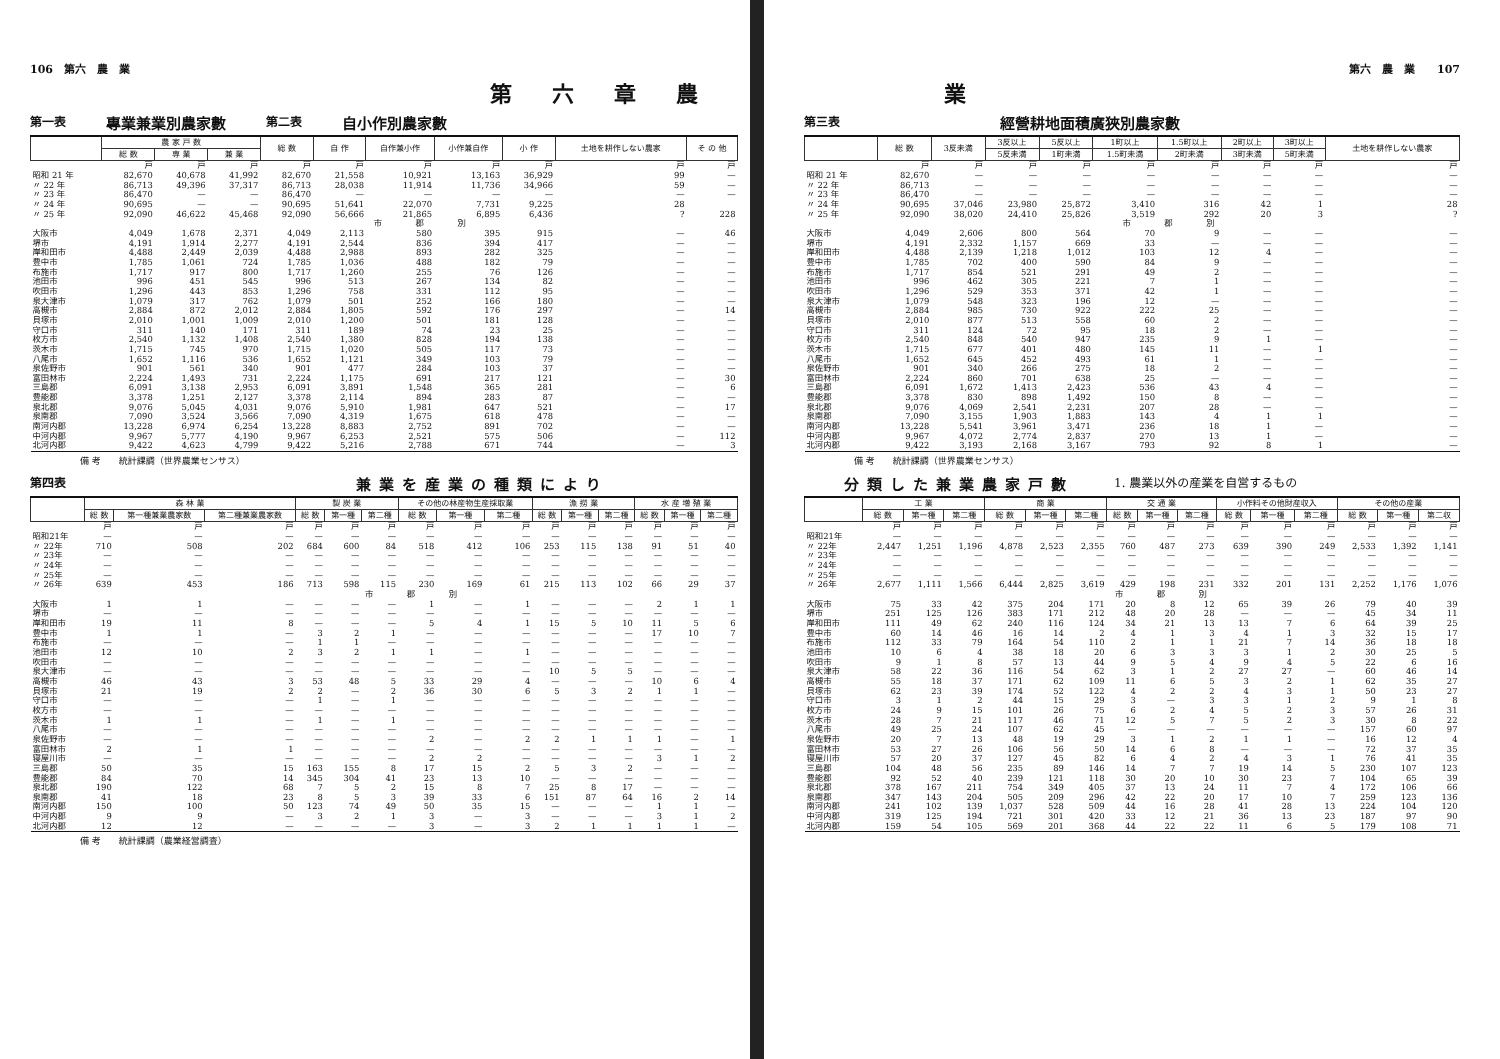106　第六　農　業
第六章農
第一表 專業兼業別農家數 第二表 自小作別農家數
| | 農 家 戸 数 | | | 総 数 | 自 作 | 自作兼小作 | 小作兼自作 | 小 作 | 土地を耕作しない農家 | そ の 他 |
| --- | --- | --- | --- | --- | --- | --- | --- | --- | --- | --- |
| | 総 数 | 専 業 | 兼 業 | | | | | | | |
| | 戸 | 戸 | 戸 | 戸 | 戸 | 戸 | 戸 | 戸 | 戸 | 戸 |
| 昭和 21 年 | 82,670 | 40,678 | 41,992 | 82,670 | 21,558 | 10,921 | 13,163 | 36,929 | 99 | — |
| 〃 22 年 | 86,713 | 49,396 | 37,317 | 86,713 | 28,038 | 11,914 | 11,736 | 34,966 | 59 | — |
| 〃 23 年 | 86,470 | — | — | 86,470 | — | — | — | — | — | — |
| 〃 24 年 | 90,695 | — | — | 90,695 | 51,641 | 22,070 | 7,731 | 9,225 | 28 | |
| 〃 25 年 | 92,090 | 46,622 | 45,468 | 92,090 | 56,666 | 21,865 | 6,895 | 6,436 | ? | 228 |
| | 市 郡 別 | | | | | | | | | |
| 大阪市 | 4,049 | 1,678 | 2,371 | 4,049 | 2,113 | 580 | 395 | 915 | — | 46 |
| 堺市 | 4,191 | 1,914 | 2,277 | 4,191 | 2,544 | 836 | 394 | 417 | — | — |
| 岸和田市 | 4,488 | 2,449 | 2,039 | 4,488 | 2,988 | 893 | 282 | 325 | — | — |
| 豊中市 | 1,785 | 1,061 | 724 | 1,785 | 1,036 | 488 | 182 | 79 | — | — |
| 布施市 | 1,717 | 917 | 800 | 1,717 | 1,260 | 255 | 76 | 126 | — | — |
| 池田市 | 996 | 451 | 545 | 996 | 513 | 267 | 134 | 82 | — | — |
| 吹田市 | 1,296 | 443 | 853 | 1,296 | 758 | 331 | 112 | 95 | — | — |
| 泉大津市 | 1,079 | 317 | 762 | 1,079 | 501 | 252 | 166 | 180 | — | — |
| 高槻市 | 2,884 | 872 | 2,012 | 2,884 | 1,805 | 592 | 176 | 297 | — | 14 |
| 貝塚市 | 2,010 | 1,001 | 1,009 | 2,010 | 1,200 | 501 | 181 | 128 | — | — |
| 守口市 | 311 | 140 | 171 | 311 | 189 | 74 | 23 | 25 | — | — |
| 枚方市 | 2,540 | 1,132 | 1,408 | 2,540 | 1,380 | 828 | 194 | 138 | — | — |
| 茨木市 | 1,715 | 745 | 970 | 1,715 | 1,020 | 505 | 117 | 73 | — | — |
| 八尾市 | 1,652 | 1,116 | 536 | 1,652 | 1,121 | 349 | 103 | 79 | — | — |
| 泉佐野市 | 901 | 561 | 340 | 901 | 477 | 284 | 103 | 37 | — | — |
| 富田林市 | 2,224 | 1,493 | 731 | 2,224 | 1,175 | 691 | 217 | 121 | — | 30 |
| 三島郡 | 6,091 | 3,138 | 2,953 | 6,091 | 3,891 | 1,548 | 365 | 281 | — | 6 |
| 豊能郡 | 3,378 | 1,251 | 2,127 | 3,378 | 2,114 | 894 | 283 | 87 | — | — |
| 泉北郡 | 9,076 | 5,045 | 4,031 | 9,076 | 5,910 | 1,981 | 647 | 521 | — | 17 |
| 泉南郡 | 7,090 | 3,524 | 3,566 | 7,090 | 4,319 | 1,675 | 618 | 478 | — | — |
| 南河内郡 | 13,228 | 6,974 | 6,254 | 13,228 | 8,883 | 2,752 | 891 | 702 | — | — |
| 中河内郡 | 9,967 | 5,777 | 4,190 | 9,967 | 6,253 | 2,521 | 575 | 506 | — | 112 |
| 北河内郡 | 9,422 | 4,623 | 4,799 | 9,422 | 5,216 | 2,788 | 671 | 744 | — | 3 |
備 考　　統計課調（世界農業センサス）
第四表 兼業を産業の種類により
| | 森 林 業 | | | 製 炭 業 | | | その他の林産物生産採取業 | | | 漁 撈 業 | | | 水 産 増 殖 業 | | |
| --- | --- | --- | --- | --- | --- | --- | --- | --- | --- | --- | --- | --- | --- | --- | --- |
| | 総 数 | 第一種兼業農家数 | 第二種兼業農家数 | 総 数 | 第一種 | 第二種 | 総 数 | 第一種 | 第二種 | 総 数 | 第一種 | 第二種 | 総 数 | 第一種 | 第二種 |
| | 戸 | 戸 | 戸 | 戸 | 戸 | 戸 | 戸 | 戸 | 戸 | 戸 | 戸 | 戸 | 戸 | 戸 | 戸 |
| 昭和21年 | — | — | — | — | — | — | — | — | — | — | — | — | — | — | — |
| 〃 22年 | 710 | 508 | 202 | 684 | 600 | 84 | 518 | 412 | 106 | 253 | 115 | 138 | 91 | 51 | 40 |
| 〃 23年 | — | — | — | — | — | — | — | — | — | — | — | — | — | — | — |
| 〃 24年 | — | — | — | — | — | — | — | — | — | — | — | — | — | — | — |
| 〃 25年 | — | — | — | — | — | — | — | — | — | — | — | — | — | — | — |
| 〃 26年 | 639 | 453 | 186 | 713 | 598 | 115 | 230 | 169 | 61 | 215 | 113 | 102 | 66 | 29 | 37 |
| | 市 郡 別 | | | | | | | | | | | | | | |
| 大阪市 | 1 | 1 | — | — | — | — | 1 | — | 1 | — | — | — | 2 | 1 | 1 |
| 堺市 | — | — | — | — | — | — | — | — | — | — | — | — | — | — | — |
| 岸和田市 | 19 | 11 | 8 | — | — | — | 5 | 4 | 1 | 15 | 5 | 10 | 11 | 5 | 6 |
| 豊中市 | 1 | 1 | — | 3 | 2 | 1 | — | — | — | — | — | — | 17 | 10 | 7 |
| 布施市 | — | — | — | 1 | 1 | — | — | — | — | — | — | — | — | — | — |
| 池田市 | 12 | 10 | 2 | 3 | 2 | 1 | 1 | — | 1 | — | — | — | — | — | — |
| 吹田市 | — | — | — | — | — | — | — | — | — | — | — | — | — | — | — |
| 泉大津市 | — | — | — | — | — | — | — | — | — | 10 | 5 | 5 | — | — | — |
| 高槻市 | 46 | 43 | 3 | 53 | 48 | 5 | 33 | 29 | 4 | — | — | — | 10 | 6 | 4 |
| 貝塚市 | 21 | 19 | 2 | 2 | — | 2 | 36 | 30 | 6 | 5 | 3 | 2 | 1 | 1 | — |
| 守口市 | — | — | — | 1 | — | 1 | — | — | — | — | — | — | — | — | — |
| 枚方市 | — | — | — | — | — | — | — | — | — | — | — | — | — | — | — |
| 茨木市 | 1 | 1 | — | 1 | — | 1 | — | — | — | — | — | — | — | — | — |
| 八尾市 | — | — | — | — | — | — | — | — | — | — | — | — | — | — | — |
| 泉佐野市 | — | — | — | — | — | — | 2 | — | 2 | 2 | 1 | 1 | 1 | — | 1 |
| 富田林市 | 2 | 1 | 1 | — | — | — | — | — | — | — | — | — | — | — | — |
| 寝屋川市 | — | — | — | — | — | — | 2 | 2 | — | — | — | — | 3 | 1 | 2 |
| 三島郡 | 50 | 35 | 15 | 163 | 155 | 8 | 17 | 15 | 2 | 5 | 3 | 2 | — | — | — |
| 豊能郡 | 84 | 70 | 14 | 345 | 304 | 41 | 23 | 13 | 10 | — | — | — | — | — | — |
| 泉北郡 | 190 | 122 | 68 | 7 | 5 | 2 | 15 | 8 | 7 | 25 | 8 | 17 | — | — | — |
| 泉南郡 | 41 | 18 | 23 | 8 | 5 | 3 | 39 | 33 | 6 | 151 | 87 | 64 | 16 | 2 | 14 |
| 南河内郡 | 150 | 100 | 50 | 123 | 74 | 49 | 50 | 35 | 15 | — | — | — | 1 | 1 | — |
| 中河内郡 | 9 | 9 | — | 3 | 2 | 1 | 3 | — | 3 | — | — | — | 3 | 1 | 2 |
| 北河内郡 | 12 | 12 | — | — | — | — | 3 | — | 3 | 2 | 1 | 1 | 1 | 1 | — |
備 考　　統計課調（農業経営調査）
第六　農　業　　107
業
第三表 經營耕地面積廣狹別農家數
| | 総 数 | 3反未満 | 3反以上 | 5反以上 | 1町以上 | 1.5町以上 | 2町以上 | 3町以上 | 土地を耕作しない農家 |
| --- | --- | --- | --- | --- | --- | --- | --- | --- | --- |
| | | | 5反未満 | 1町未満 | 1.5町未満 | 2町未満 | 3町未満 | 5町未満 | |
| | 戸 | 戸 | 戸 | 戸 | 戸 | 戸 | 戸 | 戸 | 戸 |
| 昭和 21 年 | 82,670 | — | — | — | — | — | — | — | — |
| 〃 22 年 | 86,713 | — | — | — | — | — | — | — | — |
| 〃 23 年 | 86,470 | — | — | — | — | — | — | — | — |
| 〃 24 年 | 90,695 | 37,046 | 23,980 | 25,872 | 3,410 | 316 | 42 | 1 | 28 |
| 〃 25 年 | 92,090 | 38,020 | 24,410 | 25,826 | 3,519 | 292 | 20 | 3 | ? |
| | 市 郡 別 | | | | | | | | |
| 大阪市 | 4,049 | 2,606 | 800 | 564 | 70 | 9 | — | — | — |
| 堺市 | 4,191 | 2,332 | 1,157 | 669 | 33 | — | — | — | — |
| 岸和田市 | 4,488 | 2,139 | 1,218 | 1,012 | 103 | 12 | 4 | — | — |
| 豊中市 | 1,785 | 702 | 400 | 590 | 84 | 9 | — | — | — |
| 布施市 | 1,717 | 854 | 521 | 291 | 49 | 2 | — | — | — |
| 池田市 | 996 | 462 | 305 | 221 | 7 | 1 | — | — | — |
| 吹田市 | 1,296 | 529 | 353 | 371 | 42 | 1 | — | — | — |
| 泉大津市 | 1,079 | 548 | 323 | 196 | 12 | — | — | — | — |
| 高槻市 | 2,884 | 985 | 730 | 922 | 222 | 25 | — | — | — |
| 貝塚市 | 2,010 | 877 | 513 | 558 | 60 | 2 | — | — | — |
| 守口市 | 311 | 124 | 72 | 95 | 18 | 2 | — | — | — |
| 枚方市 | 2,540 | 848 | 540 | 947 | 235 | 9 | 1 | — | — |
| 茨木市 | 1,715 | 677 | 401 | 480 | 145 | 11 | — | 1 | — |
| 八尾市 | 1,652 | 645 | 452 | 493 | 61 | 1 | — | — | — |
| 泉佐野市 | 901 | 340 | 266 | 275 | 18 | 2 | — | — | — |
| 富田林市 | 2,224 | 860 | 701 | 638 | 25 | — | — | — | — |
| 三島郡 | 6,091 | 1,672 | 1,413 | 2,423 | 536 | 43 | 4 | — | — |
| 豊能郡 | 3,378 | 830 | 898 | 1,492 | 150 | 8 | — | — | — |
| 泉北郡 | 9,076 | 4,069 | 2,541 | 2,231 | 207 | 28 | — | — | — |
| 泉南郡 | 7,090 | 3,155 | 1,903 | 1,883 | 143 | 4 | 1 | 1 | — |
| 南河内郡 | 13,228 | 5,541 | 3,961 | 3,471 | 236 | 18 | 1 | — | — |
| 中河内郡 | 9,967 | 4,072 | 2,774 | 2,837 | 270 | 13 | 1 | — | — |
| 北河内郡 | 9,422 | 3,193 | 2,168 | 3,167 | 793 | 92 | 8 | 1 | — |
備 考　　統計課調（世界農業センサス）
分類した兼業農家戸數 1. 農業以外の産業を自営するもの
| | 工 業 | | | 商 業 | | | 交 通 業 | | | 小作料その他財産収入 | | | その他の産業 | | |
| --- | --- | --- | --- | --- | --- | --- | --- | --- | --- | --- | --- | --- | --- | --- | --- |
| | 総 数 | 第一種 | 第二種 | 総 数 | 第一種 | 第二種 | 総 数 | 第一種 | 第二種 | 総 数 | 第一種 | 第二種 | 総 数 | 第一種 | 第二収 |
| | 戸 | 戸 | 戸 | 戸 | 戸 | 戸 | 戸 | 戸 | 戸 | 戸 | 戸 | 戸 | 戸 | 戸 | 戸 |
| 昭和21年 | — | — | — | — | — | — | — | — | — | — | — | — | — | — | — |
| 〃 22年 | 2,447 | 1,251 | 1,196 | 4,878 | 2,523 | 2,355 | 760 | 487 | 273 | 639 | 390 | 249 | 2,533 | 1,392 | 1,141 |
| 〃 23年 | — | — | — | — | — | — | — | — | — | — | — | — | — | — | — |
| 〃 24年 | — | — | — | — | — | — | — | — | — | — | — | — | — | — | — |
| 〃 25年 | — | — | — | — | — | — | — | — | — | — | — | — | — | — | — |
| 〃 26年 | 2,677 | 1,111 | 1,566 | 6,444 | 2,825 | 3,619 | 429 | 198 | 231 | 332 | 201 | 131 | 2,252 | 1,176 | 1,076 |
| | 市 郡 別 | | | | | | | | | | | | | | |
| 大阪市 | 75 | 33 | 42 | 375 | 204 | 171 | 20 | 8 | 12 | 65 | 39 | 26 | 79 | 40 | 39 |
| 堺市 | 251 | 125 | 126 | 383 | 171 | 212 | 48 | 20 | 28 | — | — | — | 45 | 34 | 11 |
| 岸和田市 | 111 | 49 | 62 | 240 | 116 | 124 | 34 | 21 | 13 | 13 | 7 | 6 | 64 | 39 | 25 |
| 豊中市 | 60 | 14 | 46 | 16 | 14 | 2 | 4 | 1 | 3 | 4 | 1 | 3 | 32 | 15 | 17 |
| 布施市 | 112 | 33 | 79 | 164 | 54 | 110 | 2 | 1 | 1 | 21 | 7 | 14 | 36 | 18 | 18 |
| 池田市 | 10 | 6 | 4 | 38 | 18 | 20 | 6 | 3 | 3 | 3 | 1 | 2 | 30 | 25 | 5 |
| 吹田市 | 9 | 1 | 8 | 57 | 13 | 44 | 9 | 5 | 4 | 9 | 4 | 5 | 22 | 6 | 16 |
| 泉大津市 | 58 | 22 | 36 | 116 | 54 | 62 | 3 | 1 | 2 | 27 | 27 | — | 60 | 46 | 14 |
| 高槻市 | 55 | 18 | 37 | 171 | 62 | 109 | 11 | 6 | 5 | 3 | 2 | 1 | 62 | 35 | 27 |
| 貝塚市 | 62 | 23 | 39 | 174 | 52 | 122 | 4 | 2 | 2 | 4 | 3 | 1 | 50 | 23 | 27 |
| 守口市 | 3 | 1 | 2 | 44 | 15 | 29 | 3 | — | 3 | 3 | 1 | 2 | 9 | 1 | 8 |
| 枚方市 | 24 | 9 | 15 | 101 | 26 | 75 | 6 | 2 | 4 | 5 | 2 | 3 | 57 | 26 | 31 |
| 茨木市 | 28 | 7 | 21 | 117 | 46 | 71 | 12 | 5 | 7 | 5 | 2 | 3 | 30 | 8 | 22 |
| 八尾市 | 49 | 25 | 24 | 107 | 62 | 45 | — | — | — | — | — | — | 157 | 60 | 97 |
| 泉佐野市 | 20 | 7 | 13 | 48 | 19 | 29 | 3 | 1 | 2 | 1 | 1 | — | 16 | 12 | 4 |
| 富田林市 | 53 | 27 | 26 | 106 | 56 | 50 | 14 | 6 | 8 | — | — | — | 72 | 37 | 35 |
| 寝屋川市 | 57 | 20 | 37 | 127 | 45 | 82 | 6 | 4 | 2 | 4 | 3 | 1 | 76 | 41 | 35 |
| 三島郡 | 104 | 48 | 56 | 235 | 89 | 146 | 14 | 7 | 7 | 19 | 14 | 5 | 230 | 107 | 123 |
| 豊能郡 | 92 | 52 | 40 | 239 | 121 | 118 | 30 | 20 | 10 | 30 | 23 | 7 | 104 | 65 | 39 |
| 泉北郡 | 378 | 167 | 211 | 754 | 349 | 405 | 37 | 13 | 24 | 11 | 7 | 4 | 172 | 106 | 66 |
| 泉南郡 | 347 | 143 | 204 | 505 | 209 | 296 | 42 | 22 | 20 | 17 | 10 | 7 | 259 | 123 | 136 |
| 南河内郡 | 241 | 102 | 139 | 1,037 | 528 | 509 | 44 | 16 | 28 | 41 | 28 | 13 | 224 | 104 | 120 |
| 中河内郡 | 319 | 125 | 194 | 721 | 301 | 420 | 33 | 12 | 21 | 36 | 13 | 23 | 187 | 97 | 90 |
| 北河内郡 | 159 | 54 | 105 | 569 | 201 | 368 | 44 | 22 | 22 | 11 | 6 | 5 | 179 | 108 | 71 |